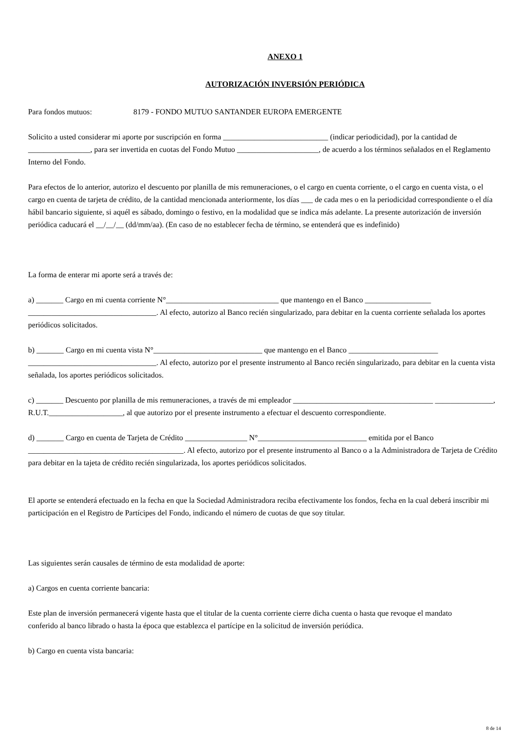ANEXO 1
AUTORIZACIÓN INVERSIÓN PERIÓDICA
Para fondos mutuos: 8179 - FONDO MUTUO SANTANDER EUROPA EMERGENTE
Solicito a usted considerar mi aporte por suscripción en forma ___________________________ (indicar periodicidad), por la cantidad de ________________, para ser invertida en cuotas del Fondo Mutuo _____________________, de acuerdo a los términos señalados en el Reglamento Interno del Fondo.
Para efectos de lo anterior, autorizo el descuento por planilla de mis remuneraciones, o el cargo en cuenta corriente, o el cargo en cuenta vista, o el cargo en cuenta de tarjeta de crédito, de la cantidad mencionada anteriormente, los días ___ de cada mes o en la periodicidad correspondiente o el día hábil bancario siguiente, si aquél es sábado, domingo o festivo, en la modalidad que se indica más adelante. La presente autorización de inversión periódica caducará el __/__/__ (dd/mm/aa). (En caso de no establecer fecha de término, se entenderá que es indefinido)
La forma de enterar mi aporte será a través de:
a) _______ Cargo en mi cuenta corriente N°_____________________________ que mantengo en el Banco _________________ _________________________________. Al efecto, autorizo al Banco recién singularizado, para debitar en la cuenta corriente señalada los aportes periódicos solicitados.
b) _______ Cargo en mi cuenta vista N°____________________________ que mantengo en el Banco _______________________ _________________________________. Al efecto, autorizo por el presente instrumento al Banco recién singularizado, para debitar en la cuenta vista señalada, los aportes periódicos solicitados.
c) _______ Descuento por planilla de mis remuneraciones, a través de mi empleador ____________________________________ _______________, R.U.T.___________________, al que autorizo por el presente instrumento a efectuar el descuento correspondiente.
d) _______ Cargo en cuenta de Tarjeta de Crédito ________________ N°____________________________ emitida por el Banco ________________________________________. Al efecto, autorizo por el presente instrumento al Banco o a la Administradora de Tarjeta de Crédito para debitar en la tajeta de crédito recién singularizada, los aportes periódicos solicitados.
El aporte se entenderá efectuado en la fecha en que la Sociedad Administradora reciba efectivamente los fondos, fecha en la cual deberá inscribir mi participación en el Registro de Partícipes del Fondo, indicando el número de cuotas de que soy titular.
Las siguientes serán causales de término de esta modalidad de aporte:
a) Cargos en cuenta corriente bancaria:
Este plan de inversión permanecerá vigente hasta que el titular de la cuenta corriente cierre dicha cuenta o hasta que revoque el mandato
conferido al banco librado o hasta la época que establezca el partícipe en la solicitud de inversión periódica.
b) Cargo en cuenta vista bancaria:
8 de 14